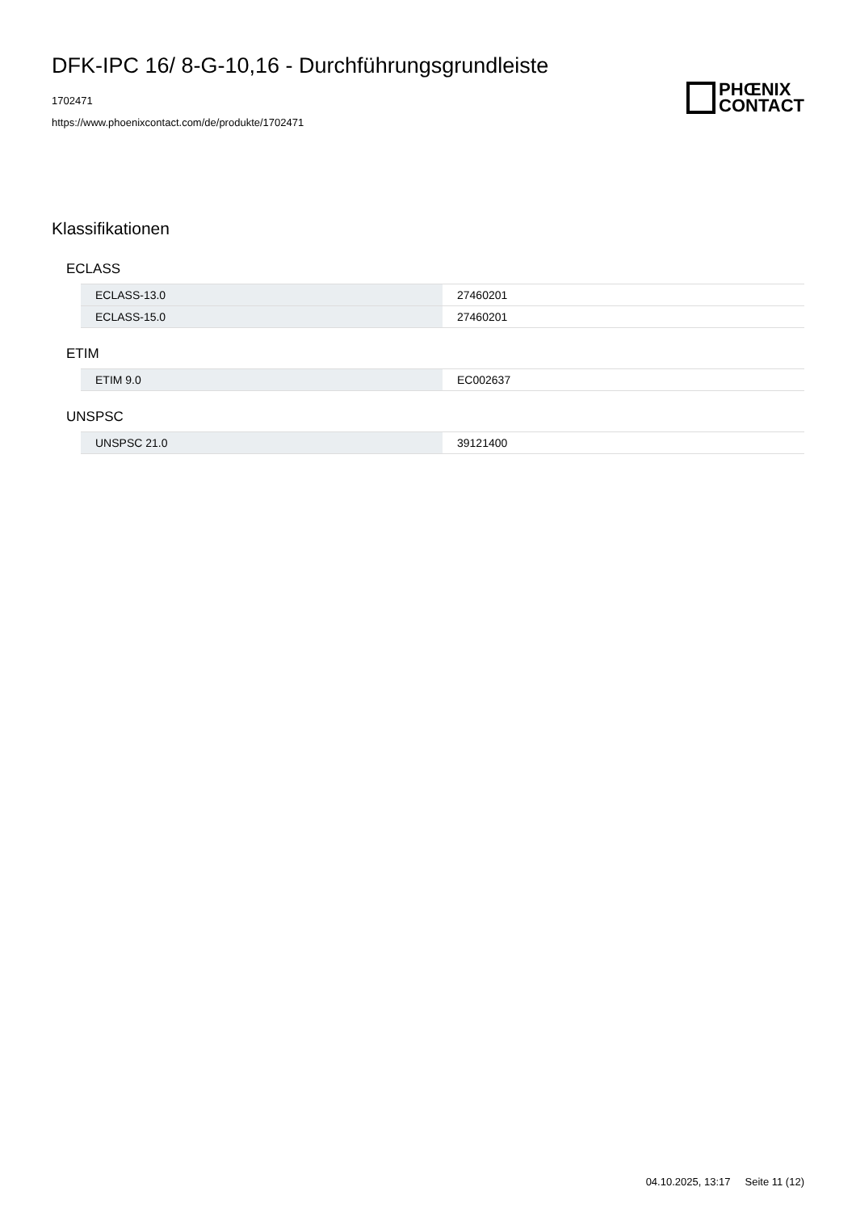DFK-IPC 16/ 8-G-10,16 - Durchführungsgrundleiste
1702471
https://www.phoenixcontact.com/de/produkte/1702471
PHŒNIX
CONTACT
Klassifikationen
ECLASS
| ECLASS-13.0 | 27460201 |
| ECLASS-15.0 | 27460201 |
ETIM
| ETIM 9.0 | EC002637 |
UNSPSC
| UNSPSC 21.0 | 39121400 |
04.10.2025, 13:17 Seite 11 (12)